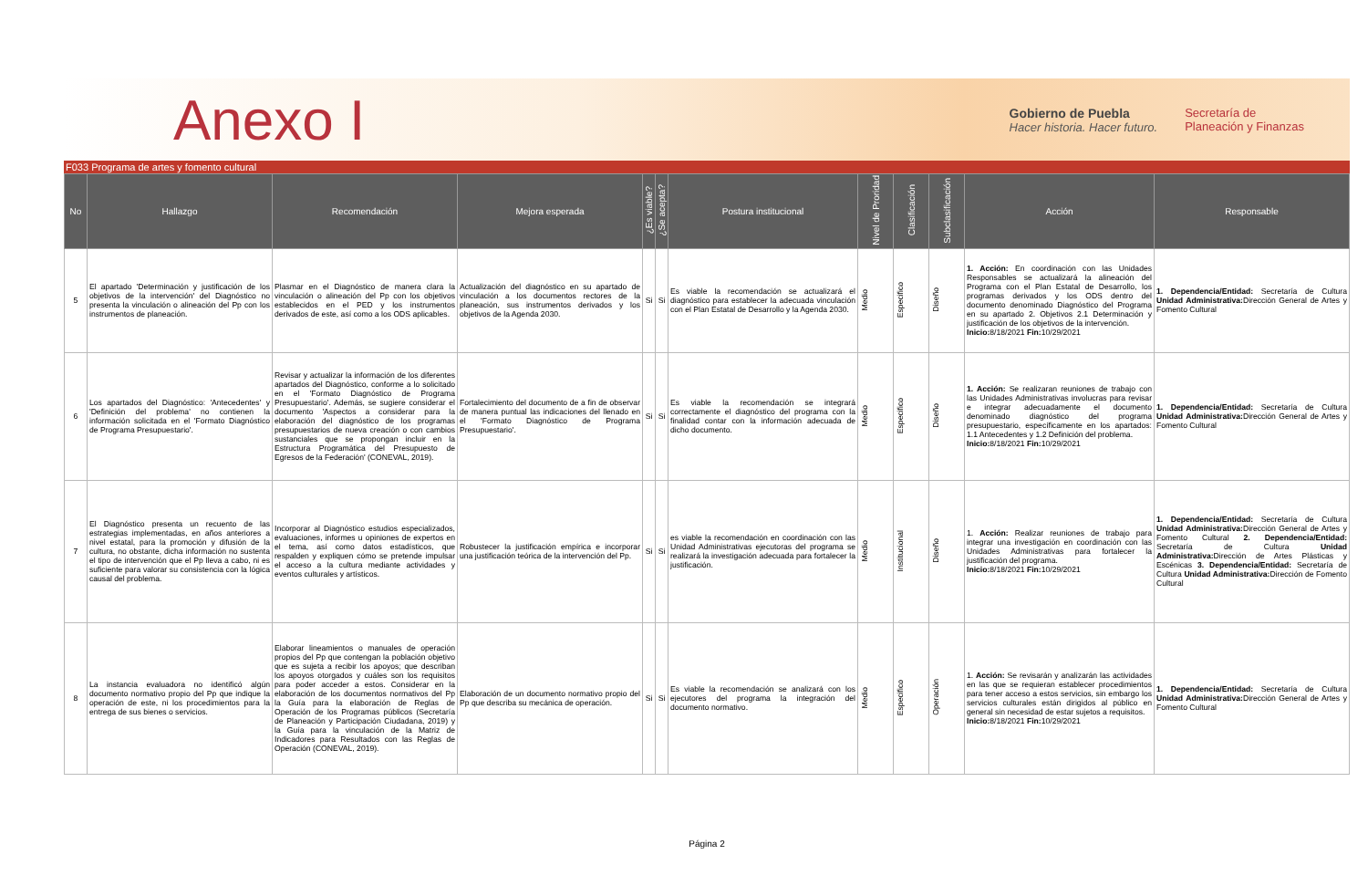Anexo I
Gobierno de Puebla
Hacer historia. Hacer futuro.
Secretaría de
Planeación y Finanzas
F033 Programa de artes y fomento cultural
| No | Hallazgo | Recomendación | Mejora esperada | ¿Es viable? | ¿Se acepta? | Postura institucional | Nivel de Proridad | Clasificación | Subclasificación | Acción | Responsable |
| --- | --- | --- | --- | --- | --- | --- | --- | --- | --- | --- | --- |
| 5 | El apartado 'Determinación y justificación de los objetivos de la intervención' del Diagnóstico no presenta la vinculación o alineación del Pp con los instrumentos de planeación. | Plasmar en el Diagnóstico de manera clara la vinculación o alineación del Pp con los objetivos establecidos en el PED y los instrumentos derivados de este, así como a los ODS aplicables. | Actualización del diagnóstico en su apartado de vinculación a los documentos rectores de la planeación, sus instrumentos derivados y los objetivos de la Agenda 2030. | Si | Si | Es viable la recomendación se actualizará el diagnóstico para establecer la adecuada vinculación con el Plan Estatal de Desarrollo y la Agenda 2030. | Medio | Especifico | Diseño | 1. Acción: En coordinación con las Unidades Responsables se actualizará la alineación del Programa con el Plan Estatal de Desarrollo, los programas derivados y los ODS dentro del documento denominado Diagnóstico del Programa en su apartado 2. Objetivos 2.1 Determinación y justificación de los objetivos de la intervención. Inicio: 8/18/2021 Fin: 10/29/2021 | 1. Dependencia/Entidad: Secretaría de Cultura Unidad Administrativa: Dirección General de Artes y Fomento Cultural |
| 6 | Los apartados del Diagnóstico: 'Antecedentes' y 'Definición del problema' no contienen la información solicitada en el 'Formato Diagnóstico de Programa Presupuestario'. | Revisar y actualizar la información de los diferentes apartados del Diagnóstico, conforme a lo solicitado en el 'Formato Diagnóstico de Programa Presupuestario'. Además, se sugiere considerar el documento 'Aspectos a considerar para la elaboración del diagnóstico de los programas presupuestarios de nueva creación o con cambios sustanciales que se propongan incluir en la Estructura Programática del Presupuesto de Egresos de la Federación' (CONEVAL, 2019). | Fortalecimiento del documento de a fin de observar de manera puntual las indicaciones del llenado en el 'Formato Diagnóstico de Programa Presupuestario'. | Si | Si | Es viable la recomendación se integrará correctamente el diagnóstico del programa con la finalidad contar con la información adecuada de dicho documento. | Medio | Especifico | Diseño | 1. Acción: Se realizaran reuniones de trabajo con las Unidades Administrativas involucras para revisar e integrar adecuadamente el documento denominado diagnóstico del programa presupuestario, específicamente en los apartados: 1.1 Antecedentes y 1.2 Definición del problema. Inicio: 8/18/2021 Fin: 10/29/2021 | 1. Dependencia/Entidad: Secretaría de Cultura Unidad Administrativa: Dirección General de Artes y Fomento Cultural |
| 7 | El Diagnóstico presenta un recuento de las estrategias implementadas, en años anteriores a nivel estatal, para la promoción y difusión de la cultura, no obstante, dicha información no sustenta el tipo de intervención que el Pp lleva a cabo, ni es suficiente para valorar su consistencia con la lógica causal del problema. | Incorporar al Diagnóstico estudios especializados, evaluaciones, informes u opiniones de expertos en el tema, así como datos estadísticos, que respalden y expliquen cómo se pretende impulsar el acceso a la cultura mediante actividades y eventos culturales y artísticos. | Robustecer la justificación empírica e incorporar una justificación teórica de la intervención del Pp. | Si | Si | es viable la recomendación en coordinación con las Unidad Administrativas ejecutoras del programa se realizará la investigación adecuada para fortalecer la justificación. | Medio | Institucional | Diseño | 1. Acción: Realizar reuniones de trabajo para integrar una investigación en coordinación con las Unidades Administrativas para fortalecer la justificación del programa. Inicio: 8/18/2021 Fin: 10/29/2021 | 1. Dependencia/Entidad: Secretaría de Cultura Unidad Administrativa: Dirección General de Artes y Fomento Cultural 2. Dependencia/Entidad: Secretaría de Cultura Unidad Administrativa: Dirección de Artes Plásticas y Escénicas 3. Dependencia/Entidad: Secretaría de Cultura Unidad Administrativa: Dirección de Fomento Cultural |
| 8 | La instancia evaluadora no identificó algún documento normativo propio del Pp que indique la operación de este, ni los procedimientos para la entrega de sus bienes o servicios. | Elaborar lineamientos o manuales de operación propios del Pp que contengan la población objetivo que es sujeta a recibir los apoyos; que describan los apoyos otorgados y cuáles son los requisitos para poder acceder a estos. Considerar en la elaboración de los documentos normativos del Pp la Guía para la elaboración de Reglas de Operación de los Programas públicos (Secretaría de Planeación y Participación Ciudadana, 2019) y la Guía para la vinculación de la Matriz de Indicadores para Resultados con las Reglas de Operación (CONEVAL, 2019). | Elaboración de un documento normativo propio del Pp que describa su mecánica de operación. | Si | Si | Es viable la recomendación se analizará con los ejecutores del programa la integración del documento normativo. | Medio | Especifico | Operación | 1. Acción: Se revisarán y analizarán las actividades en las que se requieran establecer procedimientos para tener acceso a estos servicios, sin embargo los servicios culturales están dirigidos al público en general sin necesidad de estar sujetos a requisitos. Inicio: 8/18/2021 Fin: 10/29/2021 | 1. Dependencia/Entidad: Secretaría de Cultura Unidad Administrativa: Dirección General de Artes y Fomento Cultural |
Página 2